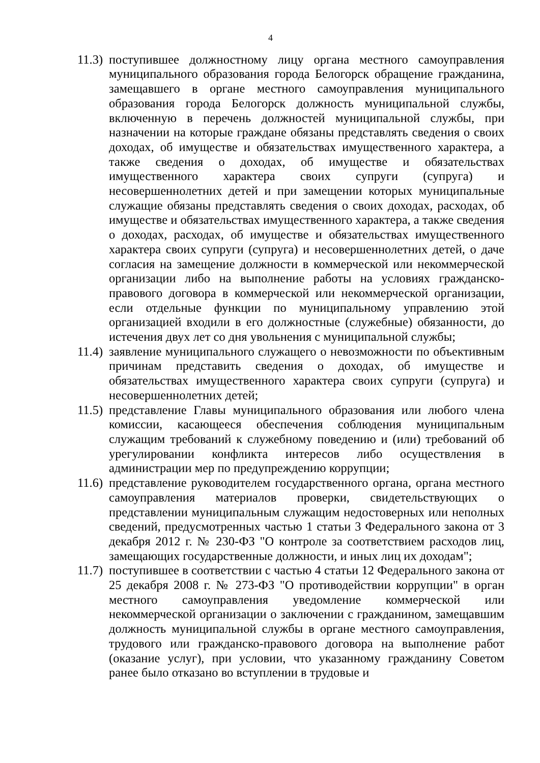4
11.3) поступившее должностному лицу органа местного самоуправления муниципального образования города Белогорск обращение гражданина, замещавшего в органе местного самоуправления муниципального образования города Белогорск должность муниципальной службы, включенную в перечень должностей муниципальной службы, при назначении на которые граждане обязаны представлять сведения о своих доходах, об имуществе и обязательствах имущественного характера, а также сведения о доходах, об имуществе и обязательствах имущественного характера своих супруги (супруга) и несовершеннолетних детей и при замещении которых муниципальные служащие обязаны представлять сведения о своих доходах, расходах, об имуществе и обязательствах имущественного характера, а также сведения о доходах, расходах, об имуществе и обязательствах имущественного характера своих супруги (супруга) и несовершеннолетних детей, о даче согласия на замещение должности в коммерческой или некоммерческой организации либо на выполнение работы на условиях гражданско-правового договора в коммерческой или некоммерческой организации, если отдельные функции по муниципальному управлению этой организацией входили в его должностные (служебные) обязанности, до истечения двух лет со дня увольнения с муниципальной службы;
11.4) заявление муниципального служащего о невозможности по объективным причинам представить сведения о доходах, об имуществе и обязательствах имущественного характера своих супруги (супруга) и несовершеннолетних детей;
11.5) представление Главы муниципального образования или любого члена комиссии, касающееся обеспечения соблюдения муниципальным служащим требований к служебному поведению и (или) требований об урегулировании конфликта интересов либо осуществления в администрации мер по предупреждению коррупции;
11.6) представление руководителем государственного органа, органа местного самоуправления материалов проверки, свидетельствующих о представлении муниципальным служащим недостоверных или неполных сведений, предусмотренных частью 1 статьи 3 Федерального закона от 3 декабря 2012 г. № 230-ФЗ "О контроле за соответствием расходов лиц, замещающих государственные должности, и иных лиц их доходам";
11.7) поступившее в соответствии с частью 4 статьи 12 Федерального закона от 25 декабря 2008 г. № 273-ФЗ "О противодействии коррупции" в орган местного самоуправления уведомление коммерческой или некоммерческой организации о заключении с гражданином, замещавшим должность муниципальной службы в органе местного самоуправления, трудового или гражданско-правового договора на выполнение работ (оказание услуг), при условии, что указанному гражданину Советом ранее было отказано во вступлении в трудовые и